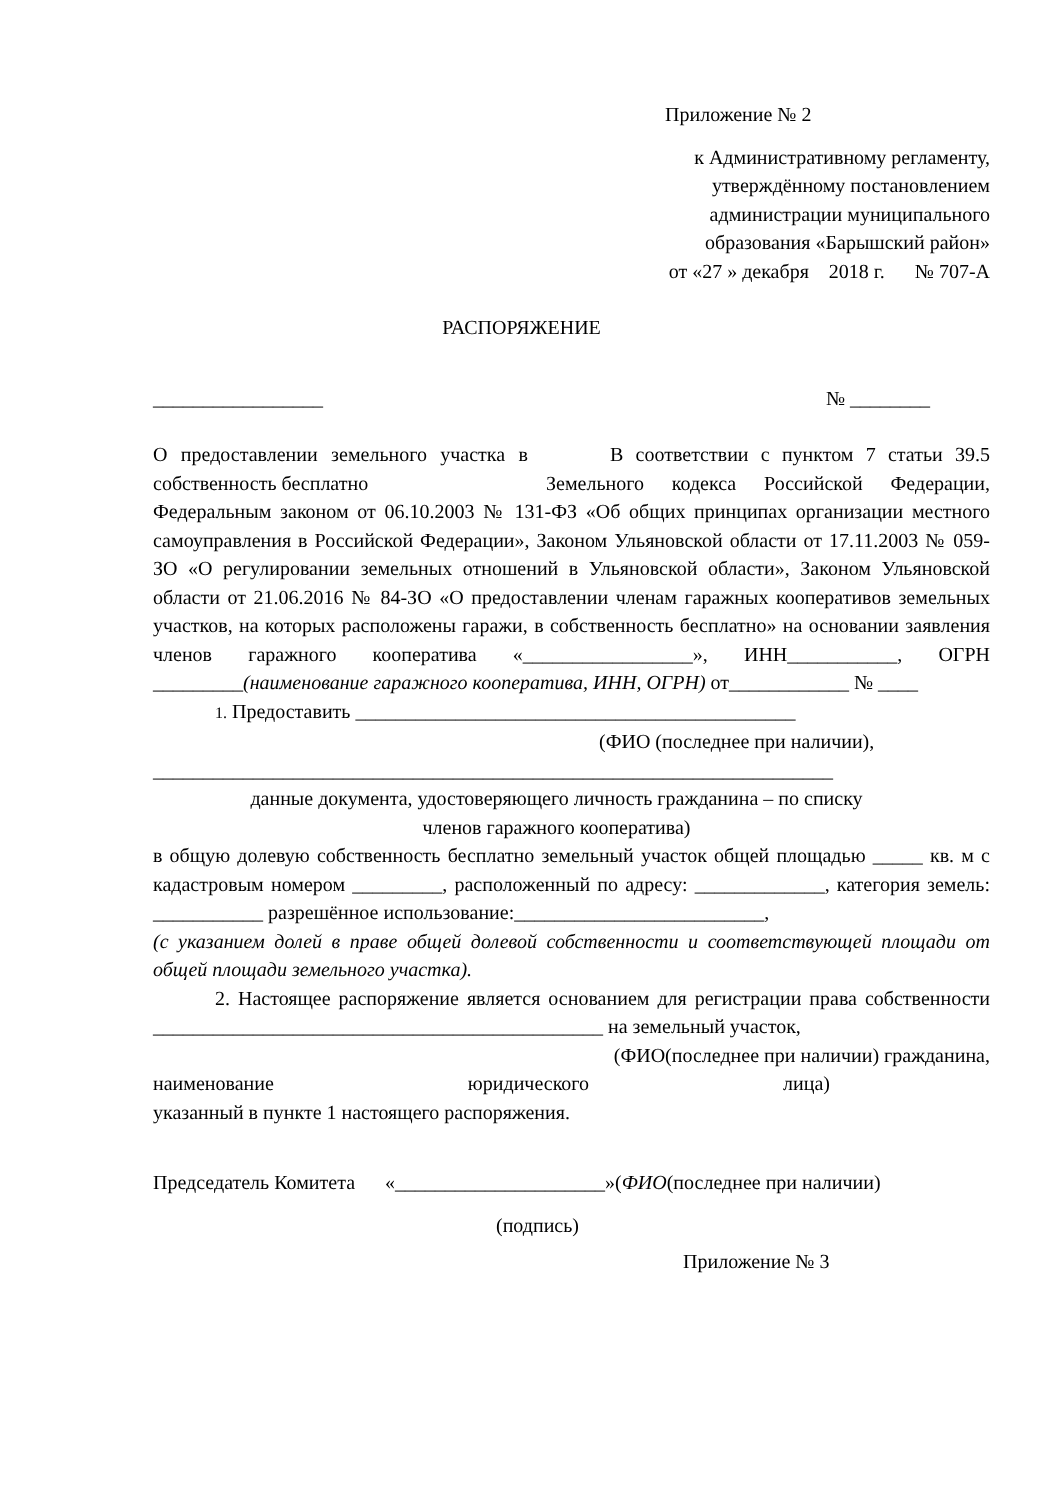Приложение № 2
к Административному регламенту,
утверждённому постановлением
администрации муниципального
образования «Барышский район»
от «27 » декабря 2018 г. № 707-А
РАСПОРЯЖЕНИЕ
_________________ № ________
О предоставлении земельного участка в собственность бесплатно
В соответствии с пунктом 7 статьи 39.5 Земельного кодекса Российской Федерации, Федеральным законом от 06.10.2003 № 131-ФЗ «Об общих принципах организации местного самоуправления в Российской Федерации», Законом Ульяновской области от 17.11.2003 № 059-ЗО «О регулировании земельных отношений в Ульяновской области», Законом Ульяновской области от 21.06.2016 № 84-ЗО «О предоставлении членам гаражных кооперативов земельных участков, на которых расположены гаражи, в собственность бесплатно» на основании заявления членов гаражного кооператива «_________________», ИНН___________, ОГРН _________(наименование гаражного кооператива, ИНН, ОГРН) от____________ № ____
1. Предоставить ____________________________________________
(ФИО (последнее при наличии),
____________________________________________________________________
данные документа, удостоверяющего личность гражданина – по списку
членов гаражного кооператива)
в общую долевую собственность бесплатно земельный участок общей площадью _____ кв. м с кадастровым номером _________, расположенный по адресу: _____________, категория земель: ___________ разрешённое использование:_________________________,
(с указанием долей в праве общей долевой собственности и соответствующей площади от общей площади земельного участка).
2. Настоящее распоряжение является основанием для регистрации права собственности _____________________________________________ на земельный участок,
(ФИО(последнее при наличии) гражданина,
наименование юридического лица)
указанный в пункте 1 настоящего распоряжения.
Председатель Комитета «_____________________»(ФИО(последнее при наличии)
(подпись)
Приложение № 3